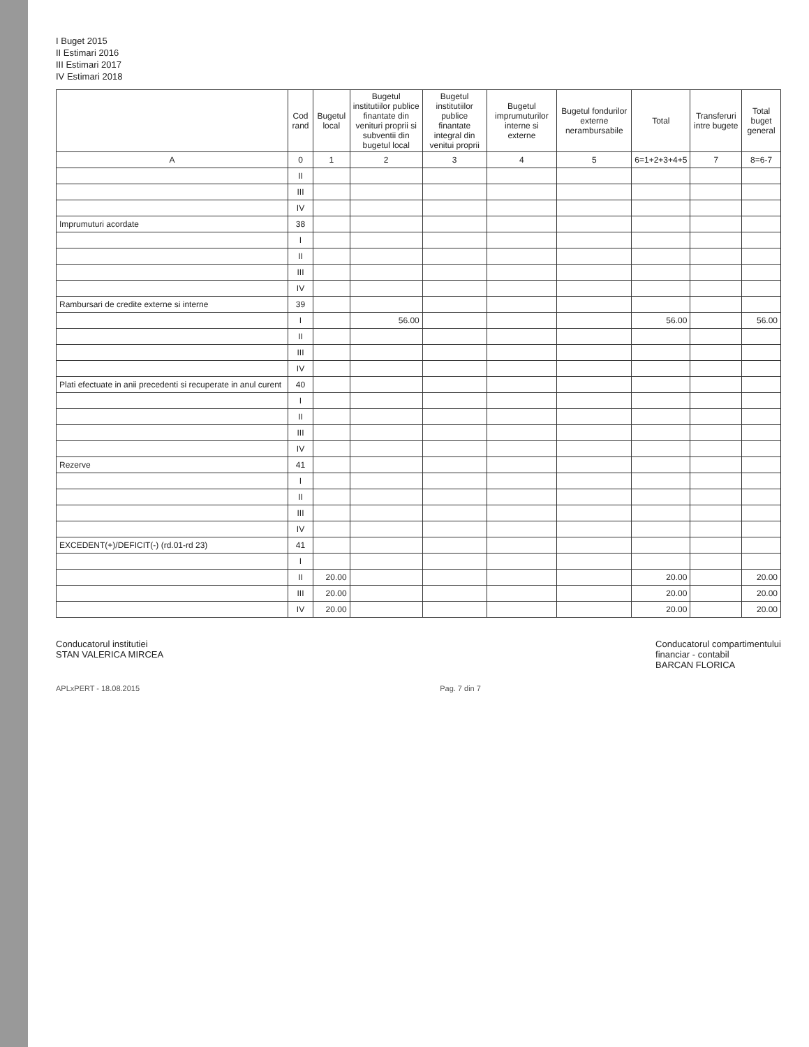I Buget 2015
II Estimari 2016
III Estimari 2017
IV Estimari 2018
| | Cod rand | Bugetul local | Bugetul institutiilor publice finantate din venituri proprii si subventii din bugetul local | Bugetul institutiilor publice finantate integral din venitui proprii | Bugetul imprumuturilor interne si externe | Bugetul fondurilor externe nerambursabile | Total | Transferuri intre bugete | Total buget general |
| --- | --- | --- | --- | --- | --- | --- | --- | --- | --- |
| A | 0 | 1 | 2 | 3 | 4 | 5 | 6=1+2+3+4+5 | 7 | 8=6-7 |
| | II | | | | | | | | |
| | III | | | | | | | | |
| | IV | | | | | | | | |
| Imprumuturi acordate | 38 | | | | | | | | |
| | I | | | | | | | | |
| | II | | | | | | | | |
| | III | | | | | | | | |
| | IV | | | | | | | | |
| Rambursari de credite externe si interne | 39 | | | | | | | | |
| | I | | 56.00 | | | | 56.00 | | 56.00 |
| | II | | | | | | | | |
| | III | | | | | | | | |
| | IV | | | | | | | | |
| Plati efectuate in anii precedenti si recuperate in anul curent | 40 | | | | | | | | |
| | I | | | | | | | | |
| | II | | | | | | | | |
| | III | | | | | | | | |
| | IV | | | | | | | | |
| Rezerve | 41 | | | | | | | | |
| | I | | | | | | | | |
| | II | | | | | | | | |
| | III | | | | | | | | |
| | IV | | | | | | | | |
| EXCEDENT(+)/DEFICIT(-) (rd.01-rd 23) | 41 | | | | | | | | |
| | I | | | | | | | | |
| | II | 20.00 | | | | | 20.00 | | 20.00 |
| | III | 20.00 | | | | | 20.00 | | 20.00 |
| | IV | 20.00 | | | | | 20.00 | | 20.00 |
Conducatorul institutiei
STAN VALERICA MIRCEA
Conducatorul compartimentului
financiar - contabil
BARCAN FLORICA
APLxPERT - 18.08.2015 Pag. 7 din 7